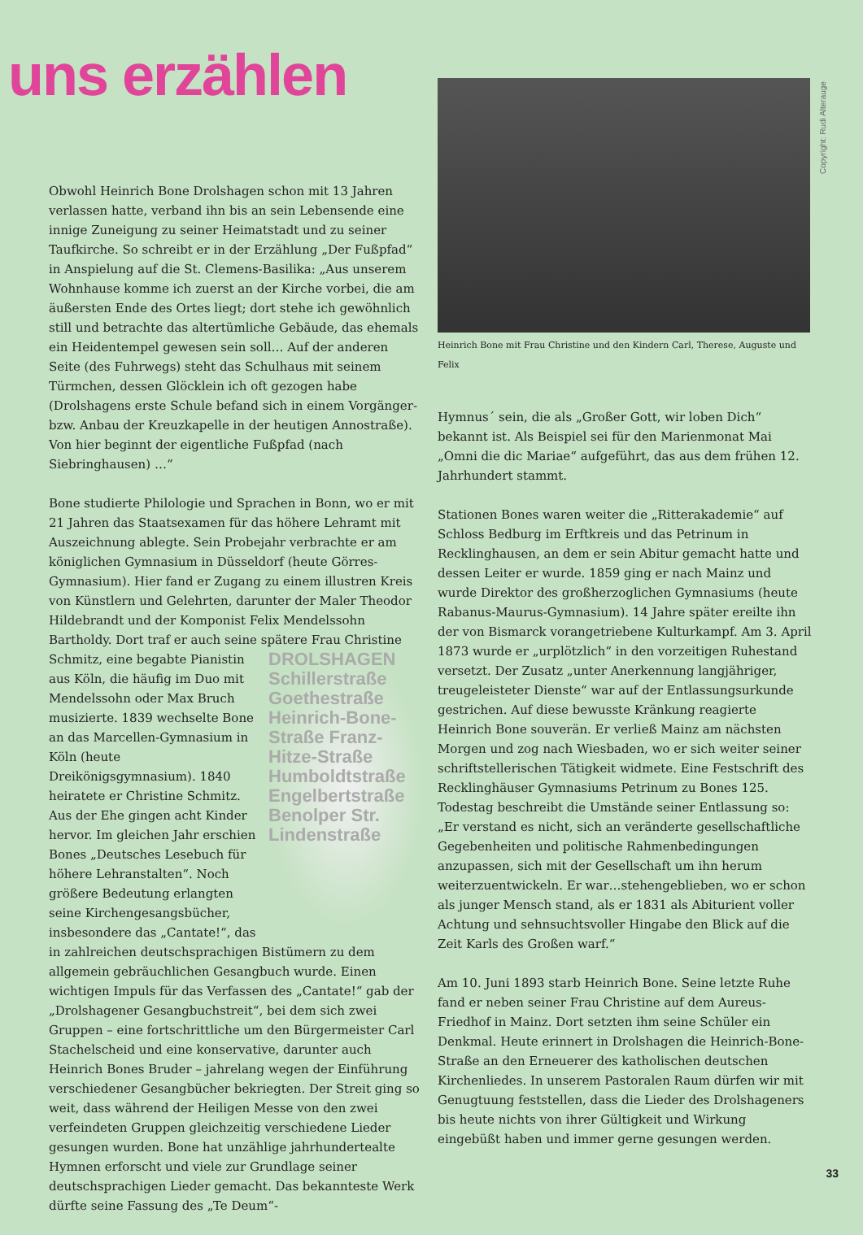uns erzählen
Obwohl Heinrich Bone Drolshagen schon mit 13 Jahren verlassen hatte, verband ihn bis an sein Lebensende eine innige Zuneigung zu seiner Heimatstadt und zu seiner Taufkirche. So schreibt er in der Erzählung „Der Fußpfad“ in Anspielung auf die St. Clemens-Basilika: „Aus unserem Wohnhause komme ich zuerst an der Kirche vorbei, die am äußersten Ende des Ortes liegt; dort stehe ich gewöhnlich still und betrachte das altertümliche Gebäude, das ehemals ein Heidentempel gewesen sein soll… Auf der anderen Seite (des Fuhrwegs) steht das Schulhaus mit seinem Türmchen, dessen Glöcklein ich oft gezogen habe (Drolshagens erste Schule befand sich in einem Vorgänger- bzw. Anbau der Kreuzkapelle in der heutigen Annostraße). Von hier beginnt der eigentliche Fußpfad (nach Siebringhausen) …“
Bone studierte Philologie und Sprachen in Bonn, wo er mit 21 Jahren das Staatsexamen für das höhere Lehramt mit Auszeichnung ablegte. Sein Probejahr verbrachte er am königlichen Gymnasium in Düsseldorf (heute Görres-Gymnasium). Hier fand er Zugang zu einem illustren Kreis von Künstlern und Gelehrten, darunter der Maler Theodor Hildebrandt und der Komponist Felix Mendelssohn Bartholdy. Dort traf er auch seine spätere Frau Christine Schmitz, eine begabte DROLSHAGEN Schillerstraße Goethestraße Heinrich-Bone-Straße Franz-Hitze-Straße Humboldtstraße Engelbertstraße Benolper Str. Lindenstraße Pianistin aus Köln, die häufig im Duo mit Mendelssohn oder Max Bruch musizierte. 1839 wechselte Bone an das Marcellen-Gymnasium in Köln (heute Dreikönigsgymnasium). 1840 heiratete er Christine Schmitz. Aus der Ehe gingen acht Kinder hervor. Im gleichen Jahr erschien Bones „Deutsches Lesebuch für höhere Lehranstalten“. Noch größere Bedeutung erlangten seine Kirchengesangsbücher, insbesondere das „Cantate!“, das in zahlreichen deutschsprachigen Bistümern zu dem allgemein gebräuchlichen Gesangbuch wurde. Einen wichtigen Impuls für das Verfassen des „Cantate!“ gab der „Drolshagener Gesangbuchstreit“, bei dem sich zwei Gruppen – eine fortschrittliche um den Bürgermeister Carl Stachelscheid und eine konservative, darunter auch Heinrich Bones Bruder – jahrelang wegen der Einführung verschiedener Gesangbücher bekriegten. Der Streit ging so weit, dass während der Heiligen Messe von den zwei verfeindeten Gruppen gleichzeitig verschiedene Lieder gesungen wurden. Bone hat unzählige jahrhundertealte Hymnen erforscht und viele zur Grundlage seiner deutschsprachigen Lieder gemacht. Das bekannteste Werk dürfte seine Fassung des „Te Deum“-
Copyright: Rudi Alterauge
Heinrich Bone mit Frau Christine und den Kindern Carl, Therese, Auguste und Felix
Hymnus´ sein, die als „Großer Gott, wir loben Dich“ bekannt ist. Als Beispiel sei für den Marienmonat Mai „Omni die dic Mariae“ aufgeführt, das aus dem frühen 12. Jahrhundert stammt.
Stationen Bones waren weiter die „Ritterakademie“ auf Schloss Bedburg im Erftkreis und das Petrinum in Recklinghausen, an dem er sein Abitur gemacht hatte und dessen Leiter er wurde. 1859 ging er nach Mainz und wurde Direktor des großherzoglichen Gymnasiums (heute Rabanus-Maurus-Gymnasium). 14 Jahre später ereilte ihn der von Bismarck vorangetriebene Kulturkampf. Am 3. April 1873 wurde er „urplötzlich“ in den vorzeitigen Ruhestand versetzt. Der Zusatz „unter Anerkennung langjähriger, treugeleisteter Dienste“ war auf der Entlassungsurkunde gestrichen. Auf diese bewusste Kränkung reagierte Heinrich Bone souverän. Er verließ Mainz am nächsten Morgen und zog nach Wiesbaden, wo er sich weiter seiner schriftstellerischen Tätigkeit widmete. Eine Festschrift des Recklinghäuser Gymnasiums Petrinum zu Bones 125. Todestag beschreibt die Umstände seiner Entlassung so: „Er verstand es nicht, sich an veränderte gesellschaftliche Gegebenheiten und politische Rahmenbedingungen anzupassen, sich mit der Gesellschaft um ihn herum weiterzuentwickeln. Er war…stehengeblieben, wo er schon als junger Mensch stand, als er 1831 als Abiturient voller Achtung und sehnsuchtsvoller Hingabe den Blick auf die Zeit Karls des Großen warf.“
Am 10. Juni 1893 starb Heinrich Bone. Seine letzte Ruhe fand er neben seiner Frau Christine auf dem Aureus-Friedhof in Mainz. Dort setzten ihm seine Schüler ein Denkmal. Heute erinnert in Drolshagen die Heinrich-Bone-Straße an den Erneuerer des katholischen deutschen Kirchenliedes. In unserem Pastoralen Raum dürfen wir mit Genugtuung feststellen, dass die Lieder des Drolshageners bis heute nichts von ihrer Gültigkeit und Wirkung eingebüßt haben und immer gerne gesungen werden.
33